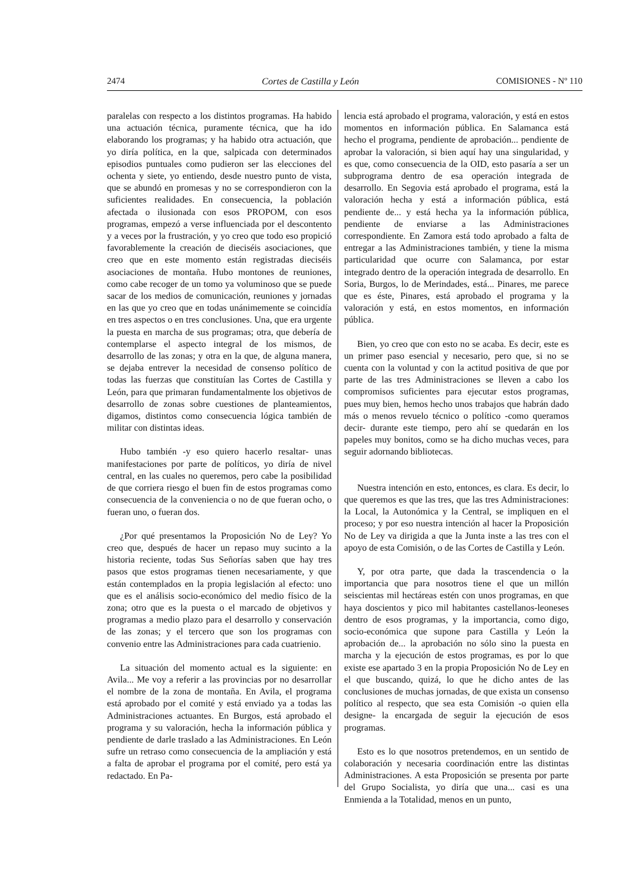2474 Cortes de Castilla y León COMISIONES - Nº 110
paralelas con respecto a los distintos programas. Ha habido una actuación técnica, puramente técnica, que ha ido elaborando los programas; y ha habido otra actuación, que yo diría política, en la que, salpicada con determinados episodios puntuales como pudieron ser las elecciones del ochenta y siete, yo entiendo, desde nuestro punto de vista, que se abundó en promesas y no se correspondieron con la suficientes realidades. En consecuencia, la población afectada o ilusionada con esos PROPOM, con esos programas, empezó a verse influenciada por el descontento y a veces por la frustración, y yo creo que todo eso propició favorablemente la creación de dieciséis asociaciones, que creo que en este momento están registradas dieciséis asociaciones de montaña. Hubo montones de reuniones, como cabe recoger de un tomo ya voluminoso que se puede sacar de los medios de comunicación, reuniones y jornadas en las que yo creo que en todas unánimemente se coincidía en tres aspectos o en tres conclusiones. Una, que era urgente la puesta en marcha de sus programas; otra, que debería de contemplarse el aspecto integral de los mismos, de desarrollo de las zonas; y otra en la que, de alguna manera, se dejaba entrever la necesidad de consenso político de todas las fuerzas que constituían las Cortes de Castilla y León, para que primaran fundamentalmente los objetivos de desarrollo de zonas sobre cuestiones de planteamientos, digamos, distintos como consecuencia lógica también de militar con distintas ideas.
Hubo también -y eso quiero hacerlo resaltar- unas manifestaciones por parte de políticos, yo diría de nivel central, en las cuales no queremos, pero cabe la posibilidad de que corriera riesgo el buen fin de estos programas como consecuencia de la conveniencia o no de que fueran ocho, o fueran uno, o fueran dos.
¿Por qué presentamos la Proposición No de Ley? Yo creo que, después de hacer un repaso muy sucinto a la historia reciente, todas Sus Señorías saben que hay tres pasos que estos programas tienen necesariamente, y que están contemplados en la propia legislación al efecto: uno que es el análisis socio-económico del medio físico de la zona; otro que es la puesta o el marcado de objetivos y programas a medio plazo para el desarrollo y conservación de las zonas; y el tercero que son los programas con convenio entre las Administraciones para cada cuatrienio.
La situación del momento actual es la siguiente: en Avila... Me voy a referir a las provincias por no desarrollar el nombre de la zona de montaña. En Avila, el programa está aprobado por el comité y está enviado ya a todas las Administraciones actuantes. En Burgos, está aprobado el programa y su valoración, hecha la información pública y pendiente de darle traslado a las Administraciones. En León sufre un retraso como consecuencia de la ampliación y está a falta de aprobar el programa por el comité, pero está ya redactado. En Pa-
lencia está aprobado el programa, valoración, y está en estos momentos en información pública. En Salamanca está hecho el programa, pendiente de aprobación... pendiente de aprobar la valoración, si bien aquí hay una singularidad, y es que, como consecuencia de la OID, esto pasaría a ser un subprograma dentro de esa operación integrada de desarrollo. En Segovia está aprobado el programa, está la valoración hecha y está a información pública, está pendiente de... y está hecha ya la información pública, pendiente de enviarse a las Administraciones correspondiente. En Zamora está todo aprobado a falta de entregar a las Administraciones también, y tiene la misma particularidad que ocurre con Salamanca, por estar integrado dentro de la operación integrada de desarrollo. En Soria, Burgos, lo de Merindades, está... Pinares, me parece que es éste, Pinares, está aprobado el programa y la valoración y está, en estos momentos, en información pública.
Bien, yo creo que con esto no se acaba. Es decir, este es un primer paso esencial y necesario, pero que, si no se cuenta con la voluntad y con la actitud positiva de que por parte de las tres Administraciones se lleven a cabo los compromisos suficientes para ejecutar estos programas, pues muy bien, hemos hecho unos trabajos que habrán dado más o menos revuelo técnico o político -como queramos decir- durante este tiempo, pero ahí se quedarán en los papeles muy bonitos, como se ha dicho muchas veces, para seguir adornando bibliotecas.
Nuestra intención en esto, entonces, es clara. Es decir, lo que queremos es que las tres, que las tres Administraciones: la Local, la Autonómica y la Central, se impliquen en el proceso; y por eso nuestra intención al hacer la Proposición No de Ley va dirigida a que la Junta inste a las tres con el apoyo de esta Comisión, o de las Cortes de Castilla y León.
Y, por otra parte, que dada la trascendencia o la importancia que para nosotros tiene el que un millón seiscientas mil hectáreas estén con unos programas, en que haya doscientos y pico mil habitantes castellanos-leoneses dentro de esos programas, y la importancia, como digo, socio-económica que supone para Castilla y León la aprobación de... la aprobación no sólo sino la puesta en marcha y la ejecución de estos programas, es por lo que existe ese apartado 3 en la propia Proposición No de Ley en el que buscando, quizá, lo que he dicho antes de las conclusiones de muchas jornadas, de que exista un consenso político al respecto, que sea esta Comisión -o quien ella designe- la encargada de seguir la ejecución de esos programas.
Esto es lo que nosotros pretendemos, en un sentido de colaboración y necesaria coordinación entre las distintas Administraciones. A esta Proposición se presenta por parte del Grupo Socialista, yo diría que una... casi es una Enmienda a la Totalidad, menos en un punto,